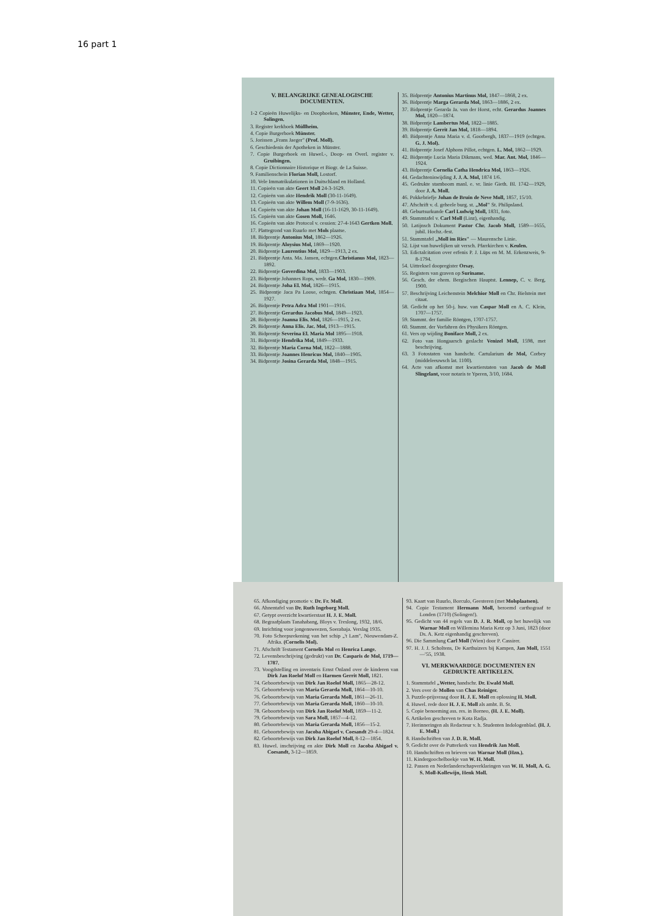16 part 1
V. BELANGRIJKE GENEALOGISCHE DOCUMENTEN.
1-2 Copieën Huwelijks- en Doopboeken, Münster, Ende, Wetter, Solingen.
3. Register kerkboek Müllheim.
4. Copie Burgerboek Münster.
5. Jorissen „Frans Jaeger" (Prof. Moll).
6. Geschiedenis der Apotheken in Münster.
7. Copie Burgerboek en Huwel.-, Doop- en Overl. register v. Gruibingen.
8. Copie Dictionnaire Historique et Biogr. de La Suisse.
9. Familienschein Florian Moll, Lostorf.
10. Vele Immatrikulationen in Duitschland en Holland.
11. Copieën van akte Geert Moll 24-3-1629.
12. Copieën van akte Hendrik Moll (30-11-1649).
13. Copieën van akte Willem Moll (7-9-1636).
14. Copieën van akte Johan Moll (16-11-1629, 30-11-1649).
15. Copieën van akte Gosen Moll, 1646.
16. Copieën van akte Protocol v. cessien: 27-4-1643 Gertken Moll.
17. Plattegrond van Ruurlo met Mols plaatse.
18. Bidprentje Antonius Mol, 1862—1926.
19. Bidprentje Aloysius Mol, 1869—1920.
20. Bidprentje Laurentius Mol, 1829—1913, 2 ex.
21. Bidprentje Anta. Ma. Jansen, echtgen.Christianus Mol, 1823—1892.
22. Bidprentje Goverdina Mol, 1833—1903.
23. Bidprentje Johannes Rops, wedr. Ga Mol, 1830—1909.
24. Bidprentje Joha El. Mol, 1826—1915.
25. Bidprentje Jaca Pa Loose, echtgen. Christiaan Mol, 1854—1927.
26. Bidprentje Petra Adra Mol 1901—1916.
27. Bidprentje Gerardus Jacobus Mol, 1849—1923.
28. Bidprentje Joanna Elis. Mol, 1826—1915, 2 ex.
29. Bidprentje Anna Elis. Jac. Mol, 1913—1915.
30. Bidprentje Severina El. Maria Mol 1895—1918.
31. Bidprentje Hendrika Mol, 1849—1933.
32. Bidprentje Maria Corna Mol, 1822—1888.
33. Bidprentje Joannes Henricus Mol, 1840—1905.
34. Bidprentje Josina Gerarda Mol, 1848—1915.
35. Bidprentje Antonius Martinus Mol, 1847—1868, 2 ex.
36. Bidprentje Marga Gerarda Mol, 1863—1886, 2 ex.
37. Bidprentje Gerarda Ja. van der Horst, echt. Gerardus Joannes Mol, 1820—1874.
38. Bidprentje Lambertus Mol, 1822—1885.
39. Bidprentje Gerrit Jan Mol, 1818—1894.
40. Bidprentje Anna Maria v. d. Goorbergh, 1837—1919 (echtgen. G. J. Mol).
41. Bidprentje Josef Alphons Pillot, echtgen. L. Mol, 1862—1929.
42. Bidprentje Lucia Maria Dikmans, wed. Mar. Ant. Mol, 1846—1924.
43. Bidprentje Cornelia Catha Hendrica Mol, 1863—1926.
44. Gedachteniswijding J. J. A. Mol, 1874 1/6.
45. Gedrukte stamboom manl. e. vr. linie Gieth. Bl. 1742—1929, door J. A. Moll.
46. Pokkebriefje Johan de Bruin de Neve Moll, 1857, 15/10.
47. Afschrift v. d. geheele burg. st. „Mol" St. Philipsland.
48. Geburtsurkunde Carl Ludwig Moll, 1831, foto.
49. Stammtafel v. Carl Moll (Linz), eigenhandig.
50. Latijnsch Dokument Pastor Chr. Jacob Moll, 1589—1655, jubil. Hochz.-fest.
51. Stammtafel „Moll im Ries" — Maurensche Linie.
52. Lijst van huwelijken uit versch. Pfarrkirchen v. Keulen.
53. Edictalcitation over erfenis P. J. Lüps en M. M. Erkenzweis, 9-8-1794.
54. Uittreksel doopregister Orsay.
55. Registers van graven op Suriname.
56. Gesch. der ehem. Bergischen Hauptst. Lennep, C. v. Berg, 1900.
57. Beschrijving Leichenstein Melchior Moll en Chr. Bielstein met citaat.
58. Gedicht op het 50-j. huw. van Caspar Moll en A. C. Klein, 1707—1757.
59. Stammt. der familie Röntgen, 1707-1757.
60. Stammt. der Vorfahren des Physikers Röntgen.
61. Vers op wijding Boniface Moll, 2 ex.
62. Foto van Hongaarsch geslacht Venizel Moll, 1598, met beschrijving.
63. 3 Fotostaten van handschr. Cartularium de Mol, Corbey (middeleeuwsch lat. 1100).
64. Acte van afkomst met kwartierstaten van Jacob de Moll Slingelant, voor notaris te Yperen, 3/10, 1684.
65. Afkondiging promotie v. Dr. Fr. Moll.
66. Ahnentafel van Dr. Ruth Ingeborg Moll.
67. Getypt overzicht kwartierstaat H. J. E. Moll.
68. Begraafplaats Tanahabang, Bloys v. Treslong, 1932, 18/6.
69. Inrichting voor jongensweezen, Soerabaja. Verslag 1935.
70. Foto Scheepsrekening van het schip „'t Lam", Nieuwendam-Z. Afrika. (Cornelis Mol).
71. Afschrift Testament Cornelis Mol en Henrica Lange.
72. Levensbeschrijving (gedrukt) van Dr. Casparis de Mol, 1719—1787.
73. Voogdstelling en inventaris Ernst Onland over de kinderen van Dirk Jan Roelof Moll en Harmen Gerrit Moll, 1821.
74. Geboortebewijs van Dirk Jan Roelof Moll, 1865—28-12.
75. Geboortebewijs van Maria Gerarda Moll, 1864—10-10.
76. Geboortebewijs van Maria Gerarda Moll, 1861—26-11.
77. Geboortebewijs van Maria Gerarda Moll, 1860—10-10.
78. Geboortebewijs van Dirk Jan Roelof Moll, 1859—11-2.
79. Geboortebewijs van Sara Moll, 1857—4-12.
80. Geboortebewijs van Maria Gerarda Moll, 1856—15-2.
81. Geboortebewijs van Jacoba Abigael v. Coesandt 29-4—1824.
82. Geboortebewijs van Dirk Jan Roelof Moll, 8-12—1854.
83. Huwel. inschrijving en akte Dirk Moll en Jacoba Abigael v. Coesandt, 3-12—1859.
93. Kaart van Ruurlo, Borculo, Geesteren (met Molsplaatsen).
94. Copie Testament Hermann Moll, beroemd carthograaf te Londen (1710) (Solingen!).
95. Gedicht van 44 regels van D. J. R. Moll, op het huwelijk van Warnar Moll en Willemina Maria Ketz op 3 Juni, 1823 (door Ds. A. Ketz eigenhandig geschreven).
96. Die Sammlung Carl Moll (Wien) door P. Cassirer.
97. H. J. J. Scholtens, De Karthuizers bij Kampen, Jan Moll, 1551—'55, 1938.
VI. MERKWAARDIGE DOCUMENTEN EN GEDRUKTE ARTIKELEN.
1. Stammtafel „Wetter, handschr. Dr. Ewald Moll.
2. Vers over de Mollen van Chas Reiniger.
3. Puzzle-prijsvraag door H. J. E. Moll en oplossing H. Moll.
4. Huwel. rede door H. J. E. Moll als ambt. B. St.
5. Copie benoeming ass. res. in Borneo, (H. J. E. Moll).
6. Artikelen geschreven te Kota Radja.
7. Herinneringen als Redacteur v. h. Studenten Indologenblad. (H. J. E. Moll.)
8. Handschriften van J. D. R. Moll.
9. Gedicht over de Putterkerk van Hendrik Jan Moll.
10. Handschriften en brieven van Warnar Moll (Hzn.).
11. Kindergoochelboekje van W. H. Moll.
12. Passen en Nederlanderschapverklaringen van W. H. Moll, A. G. S. Moll-Kollewijn, Henk Moll.